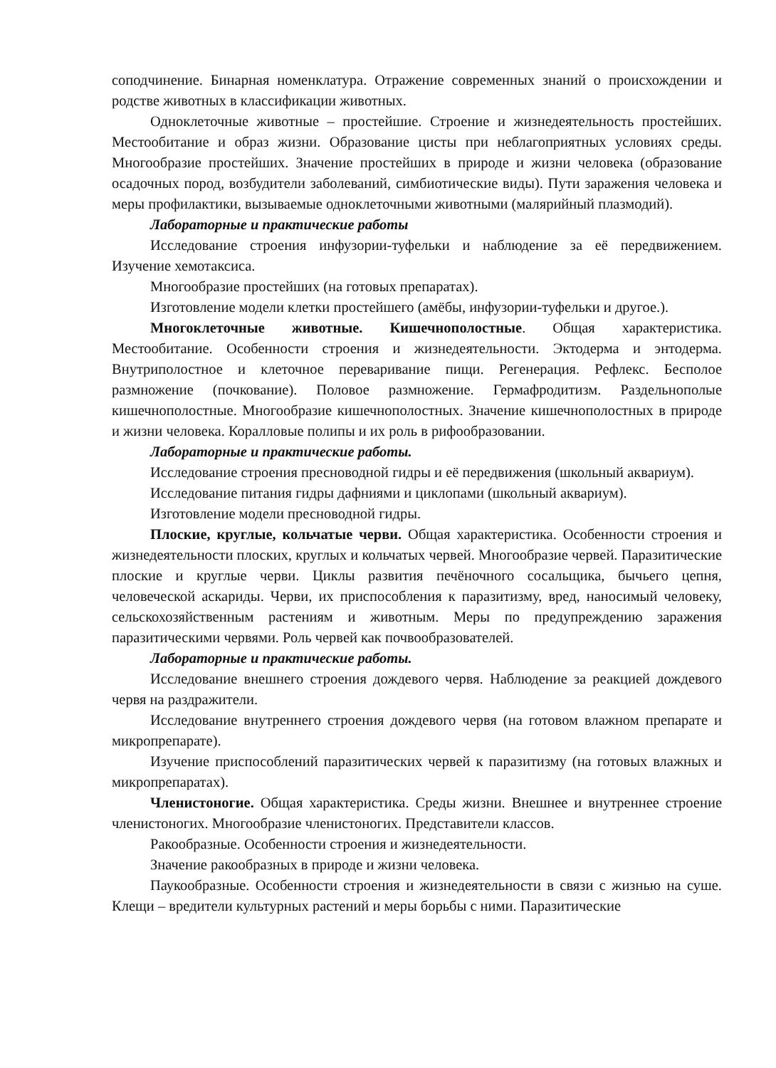соподчинение. Бинарная номенклатура. Отражение современных знаний о происхождении и родстве животных в классификации животных.
Одноклеточные животные – простейшие. Строение и жизнедеятельность простейших. Местообитание и образ жизни. Образование цисты при неблагоприятных условиях среды. Многообразие простейших. Значение простейших в природе и жизни человека (образование осадочных пород, возбудители заболеваний, симбиотические виды). Пути заражения человека и меры профилактики, вызываемые одноклеточными животными (малярийный плазмодий).
Лабораторные и практические работы
Исследование строения инфузории-туфельки и наблюдение за её передвижением. Изучение хемотаксиса.
Многообразие простейших (на готовых препаратах).
Изготовление модели клетки простейшего (амёбы, инфузории-туфельки и другое.).
Многоклеточные животные. Кишечнополостные. Общая характеристика. Местообитание. Особенности строения и жизнедеятельности. Эктодерма и энтодерма. Внутриполостное и клеточное переваривание пищи. Регенерация. Рефлекс. Бесполое размножение (почкование). Половое размножение. Гермафродитизм. Раздельнополые кишечнополостные. Многообразие кишечнополостных. Значение кишечнополостных в природе и жизни человека. Коралловые полипы и их роль в рифообразовании.
Лабораторные и практические работы.
Исследование строения пресноводной гидры и её передвижения (школьный аквариум).
Исследование питания гидры дафниями и циклопами (школьный аквариум).
Изготовление модели пресноводной гидры.
Плоские, круглые, кольчатые черви. Общая характеристика. Особенности строения и жизнедеятельности плоских, круглых и кольчатых червей. Многообразие червей. Паразитические плоские и круглые черви. Циклы развития печёночного сосальщика, бычьего цепня, человеческой аскариды. Черви, их приспособления к паразитизму, вред, наносимый человеку, сельскохозяйственным растениям и животным. Меры по предупреждению заражения паразитическими червями. Роль червей как почвообразователей.
Лабораторные и практические работы.
Исследование внешнего строения дождевого червя. Наблюдение за реакцией дождевого червя на раздражители.
Исследование внутреннего строения дождевого червя (на готовом влажном препарате и микропрепарате).
Изучение приспособлений паразитических червей к паразитизму (на готовых влажных и микропрепаратах).
Членистоногие. Общая характеристика. Среды жизни. Внешнее и внутреннее строение членистоногих. Многообразие членистоногих. Представители классов.
Ракообразные. Особенности строения и жизнедеятельности.
Значение ракообразных в природе и жизни человека.
Паукообразные. Особенности строения и жизнедеятельности в связи с жизнью на суше. Клещи – вредители культурных растений и меры борьбы с ними. Паразитические